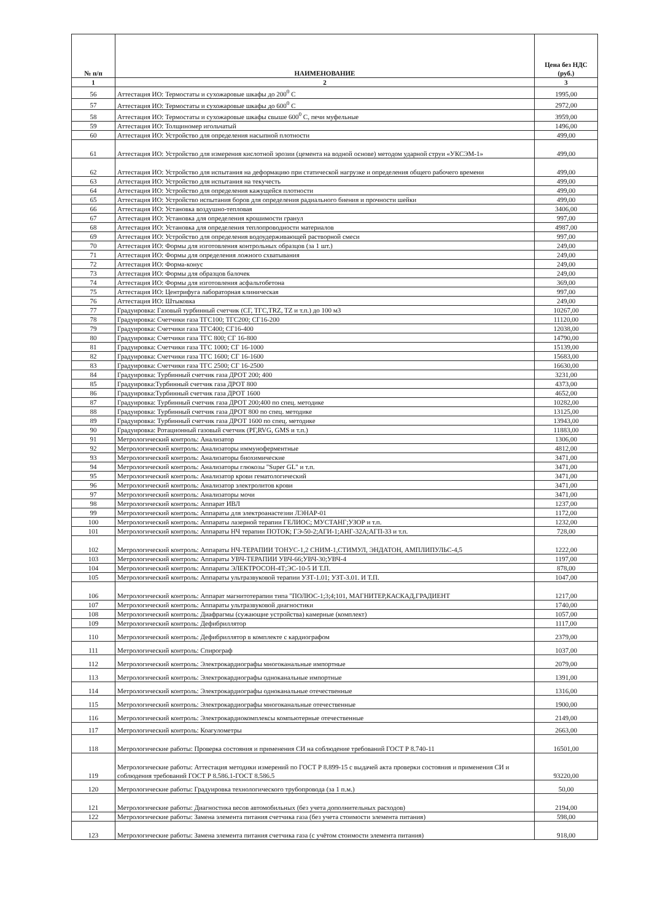| № п/п | НАИМЕНОВАНИЕ | Цена без НДС (руб.) |
| --- | --- | --- |
| 1 | 2 | 3 |
| 56 | Аттестация ИО: Термостаты и сухожаровые шкафы до 200<sup>0</sup> С | 1995,00 |
| 57 | Аттестация ИО: Термостаты и сухожаровые шкафы до 600<sup>0</sup> С | 2972,00 |
| 58 | Аттестация ИО: Термостаты и сухожаровые шкафы свыше 600<sup>0</sup> С, печи муфельные | 3959,00 |
| 59 | Аттестация ИО: Толщиномер игольчатый | 1496,00 |
| 60 | Аттестация ИО: Устройство для определения насыпной плотности | 499,00 |
| 61 | Аттестация ИО: Устройство для измерения кислотной эрозии (цемента на водной основе) методом ударной струи «УКСЭМ-1» | 499,00 |
| 62 | Аттестация ИО: Устройство для испытания на деформацию при статической нагрузке и определения общего рабочего времени | 499,00 |
| 63 | Аттестация ИО: Устройство для испытания на текучесть | 499,00 |
| 64 | Аттестация ИО: Устройство для определения кажущейся плотности | 499,00 |
| 65 | Аттестация ИО: Устройство испытания боров для определения радиального биения и прочности шейки | 499,00 |
| 66 | Аттестация ИО: Установка воздушно-тепловая | 3406,00 |
| 67 | Аттестация ИО: Установка для определения крошимости гранул | 997,00 |
| 68 | Аттестация ИО: Установка для определения теплопроводности материалов | 4987,00 |
| 69 | Аттестация ИО: Устройство для определения водоудерживающей растворной смеси | 997,00 |
| 70 | Аттестация ИО: Формы для изготовления контрольных образцов (за 1 шт.) | 249,00 |
| 71 | Аттестация ИО: Формы для определения ложного схватывания | 249,00 |
| 72 | Аттестация ИО: Форма-конус | 249,00 |
| 73 | Аттестация ИО: Формы для образцов балочек | 249,00 |
| 74 | Аттестация ИО: Формы для изготовления асфальтобетона | 369,00 |
| 75 | Аттестация ИО: Центрифуга лабораторная клиническая | 997,00 |
| 76 | Аттестация ИО: Штыковка | 249,00 |
| 77 | Градуировка: Газовый турбинный счетчик (СГ, ТГС,TRZ, TZ и т.п.) до 100 м3 | 10267,00 |
| 78 | Градуировка: Счетчики газа ТГС100; ТГС200; СГ16-200 | 11120,00 |
| 79 | Градуировка: Счетчики газа ТГС400; СГ16-400 | 12038,00 |
| 80 | Градуировка: Счетчики газа ТГС 800; СГ 16-800 | 14790,00 |
| 81 | Градуировка: Счетчики газа ТГС 1000; СГ 16-1000 | 15139,00 |
| 82 | Градуировка: Счетчики газа ТГС 1600; СГ 16-1600 | 15683,00 |
| 83 | Градуировка: Счетчики газа ТГС 2500; СГ 16-2500 | 16630,00 |
| 84 | Градуировка: Турбинный счетчик газа ДРОТ 200; 400 | 3231,00 |
| 85 | Градуировка:Турбинный счетчик газа ДРОТ 800 | 4373,00 |
| 86 | Градуировка:Турбинный счетчик газа ДРОТ 1600 | 4652,00 |
| 87 | Градуировка: Турбинный счетчик газа ДРОТ 200;400 по спец. методике | 10282,00 |
| 88 | Градуировка: Турбинный счетчик газа ДРОТ 800 по спец. методике | 13125,00 |
| 89 | Градуировка: Турбинный счетчик газа ДРОТ 1600 по спец. методике | 13943,00 |
| 90 | Градуировка: Ротационный газовый счетчик (РГ,RVG, GMS и т.п.) | 11883,00 |
| 91 | Метрологический контроль: Анализатор | 1306,00 |
| 92 | Метрологический контроль: Анализаторы иммуноферментные | 4812,00 |
| 93 | Метрологический контроль: Анализаторы биохимические | 3471,00 |
| 94 | Метрологический контроль: Анализаторы глюкозы "Super GL" и т.п. | 3471,00 |
| 95 | Метрологический контроль: Анализатор крови гематологический | 3471,00 |
| 96 | Метрологический контроль: Анализатор электролитов крови | 3471,00 |
| 97 | Метрологический контроль: Анализаторы мочи | 3471,00 |
| 98 | Метрологический контроль: Аппарат ИВЛ | 1237,00 |
| 99 | Метрологический контроль: Аппараты для электроанастезии ЛЭНАР-01 | 1172,00 |
| 100 | Метрологический контроль: Аппараты лазерной терапии ГЕЛИОС; МУСТАНГ;УЗОР и т.п. | 1232,00 |
| 101 | Метрологический контроль: Аппараты НЧ терапии ПОТОК; ГЭ-50-2;АГИ-1;АНГ-32А;АГП-33 и т.п. | 728,00 |
| 102 | Метрологический контроль: Аппараты НЧ-ТЕРАПИИ ТОНУС-1,2 СНИМ-1,СТИМУЛ, ЭНДАТОН, АМПЛИПУЛЬС-4,5 | 1222,00 |
| 103 | Метрологический контроль: Аппараты УВЧ-ТЕРАПИИ УВЧ-66;УВЧ-30;УВЧ-4 | 1197,00 |
| 104 | Метрологический контроль: Аппараты ЭЛЕКТРОСОН-4Т;ЭС-10-5 И Т.П. | 878,00 |
| 105 | Метрологический контроль: Аппараты ультразвуковой терапии УЗТ-1.01; УЗТ-3.01. И Т.П. | 1047,00 |
| 106 | Метрологический контроль: Аппарат магнитотерапии типа "ПОЛЮС-1;3;4;101, МАГНИТЕР,КАСКАД,ГРАДИЕНТ | 1217,00 |
| 107 | Метрологический контроль: Аппараты ультразвуковой диагностики | 1740,00 |
| 108 | Метрологический контроль: Диафрагмы (сужающие устройства) камерные (комплект) | 1057,00 |
| 109 | Метрологический контроль: Дефибриллятор | 1117,00 |
| 110 | Метрологический контроль: Дефибриллятор в комплекте с кардиографом | 2379,00 |
| 111 | Метрологический контроль: Спирограф | 1037,00 |
| 112 | Метрологический контроль: Электрокардиографы многоканальные импортные | 2079,00 |
| 113 | Метрологический контроль: Электрокардиографы одноканальные импортные | 1391,00 |
| 114 | Метрологический контроль: Электрокардиографы одноканальные отечественные | 1316,00 |
| 115 | Метрологический контроль: Электрокардиографы многоканальные отечественные | 1900,00 |
| 116 | Метрологический контроль: Электрокардиокомплексы компьютерные отечественные | 2149,00 |
| 117 | Метрологический контроль: Коагулометры | 2663,00 |
| 118 | Метрологические работы: Проверка состояния и применения СИ на соблюдение требований ГОСТ Р 8.740-11 | 16501,00 |
| 119 | Метрологические работы: Аттестация методики измерений по ГОСТ Р 8.899-15 с выдачей акта проверки состояния и применения СИ и соблюдения требований ГОСТ Р 8.586.1-ГОСТ 8.586.5 | 93220,00 |
| 120 | Метрологические работы: Градуировка технологического трубопровода (за 1 п.м.) | 50,00 |
| 121 | Метрологические работы: Диагностика весов автомобильных (без учета дополнительных расходов) | 2194,00 |
| 122 | Метрологические работы: Замена элемента питания счетчика газа (без учета стоимости элемента питания) | 598,00 |
| 123 | Метрологические работы: Замена элемента питания счетчика газа (с учётом стоимости элемента питания) | 918,00 |